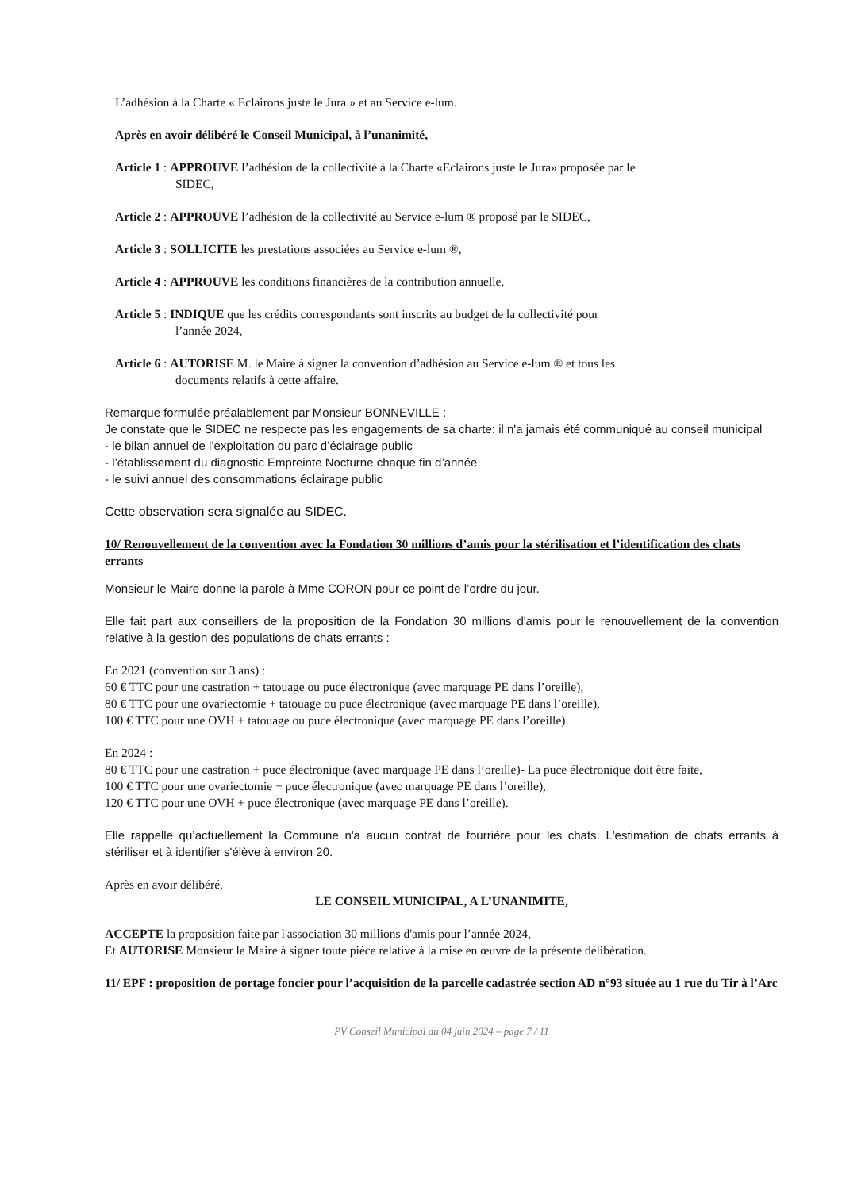L’adhésion à la Charte « Eclairons juste le Jura » et au Service e-lum.
Après en avoir délibéré le Conseil Municipal, à l’unanimité,
Article 1 : APPROUVE l’adhésion de la collectivité à la Charte «Eclairons juste le Jura» proposée par le
SIDEC,
Article 2 : APPROUVE l’adhésion de la collectivité au Service e-lum ® proposé par le SIDEC,
Article 3 : SOLLICITE les prestations associées au Service e-lum ®,
Article 4 : APPROUVE les conditions financières de la contribution annuelle,
Article 5 : INDIQUE que les crédits correspondants sont inscrits au budget de la collectivité pour
l’année 2024,
Article 6 : AUTORISE M. le Maire à signer la convention d’adhésion au Service e-lum ® et tous les
documents relatifs à cette affaire.
Remarque formulée préalablement par Monsieur BONNEVILLE :
Je constate que le SIDEC ne respecte pas les engagements de sa charte: il n'a jamais été communiqué au conseil municipal
- le bilan annuel de l’exploitation du parc d’éclairage public
- l’établissement du diagnostic Empreinte Nocturne chaque fin d’année
- le suivi annuel des consommations éclairage public
Cette observation sera signalée au SIDEC.
10/ Renouvellement de la convention avec la Fondation 30 millions d’amis pour la stérilisation et l’identification des chats errants
Monsieur le Maire donne la parole à Mme CORON pour ce point de l’ordre du jour.
Elle fait part aux conseillers de la proposition de la Fondation 30 millions d'amis pour le renouvellement de la convention relative à la gestion des populations de chats errants :
En 2021 (convention sur 3 ans) :
60 € TTC pour une castration + tatouage ou puce électronique (avec marquage PE dans l’oreille),
80 € TTC pour une ovariectomie + tatouage ou puce électronique (avec marquage PE dans l’oreille),
100 € TTC pour une OVH + tatouage ou puce électronique (avec marquage PE dans l’oreille).
En 2024 :
80 € TTC pour une castration + puce électronique (avec marquage PE dans l’oreille)- La puce électronique doit être faite,
100 € TTC pour une ovariectomie + puce électronique (avec marquage PE dans l’oreille),
120 € TTC pour une OVH + puce électronique (avec marquage PE dans l’oreille).
Elle rappelle qu’actuellement la Commune n'a aucun contrat de fourrière pour les chats. L'estimation de chats errants à stériliser et à identifier s'élève à environ 20.
Après en avoir délibéré,
LE CONSEIL MUNICIPAL, A L’UNANIMITE,
ACCEPTE la proposition faite par l'association 30 millions d'amis pour l’année 2024,
Et AUTORISE Monsieur le Maire à signer toute pièce relative à la mise en œuvre de la présente délibération.
11/ EPF : proposition de portage foncier pour l’acquisition de la parcelle cadastrée section AD n°93 située au 1 rue du Tir à l’Arc
PV Conseil Municipal du 04 juin 2024 – page 7 / 11